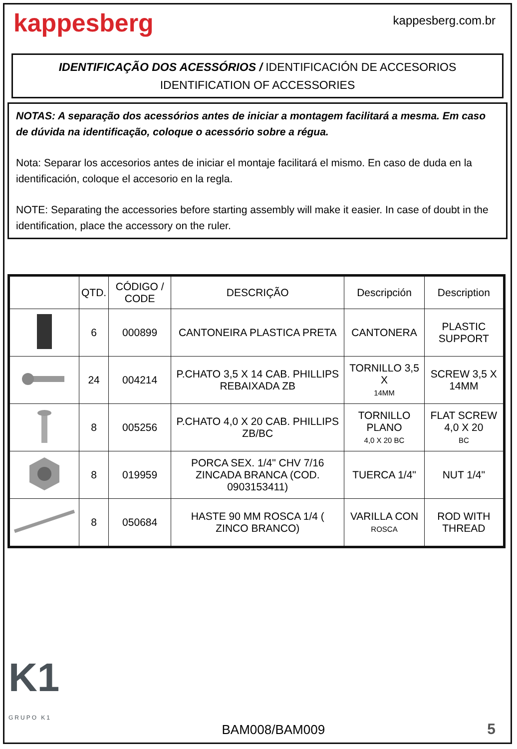kappesberg
kappesberg.com.br
IDENTIFICAÇÃO DOS ACESSÓRIOS / IDENTIFICACIÓN DE ACCESORIOS
IDENTIFICATION OF ACCESSORIES
NOTAS: A separação dos acessórios antes de iniciar a montagem facilitará a mesma. Em caso de dúvida na identificação, coloque o acessório sobre a régua.
Nota: Separar los accesorios antes de iniciar el montaje facilitará el mismo. En caso de duda en la identificación, coloque el accesorio en la regla.
NOTE: Separating the accessories before starting assembly will make it easier. In case of doubt in the identification, place the accessory on the ruler.
| | QTD. | CÓDIGO / CODE | DESCRIÇÃO | Descripción | Description |
| --- | --- | --- | --- | --- | --- |
| | 6 | 000899 | CANTONEIRA PLASTICA PRETA | CANTONERA | PLASTIC SUPPORT |
| | 24 | 004214 | P.CHATO 3,5 X 14 CAB. PHILLIPS REBAIXADA ZB | TORNILLO 3,5 X 14MM | SCREW 3,5 X 14MM |
| | 8 | 005256 | P.CHATO 4,0 X 20 CAB. PHILLIPS ZB/BC | TORNILLO PLANO 4,0 X 20 BC | FLAT SCREW 4,0 X 20 BC |
| | 8 | 019959 | PORCA SEX. 1/4" CHV 7/16 ZINCADA BRANCA (COD. 0903153411) | TUERCA 1/4" | NUT 1/4" |
| | 8 | 050684 | HASTE 90 MM ROSCA 1/4 ( ZINCO BRANCO) | VARILLA CON ROSCA | ROD WITH THREAD |
K1
GRUPO K1
BAM008/BAM009
5